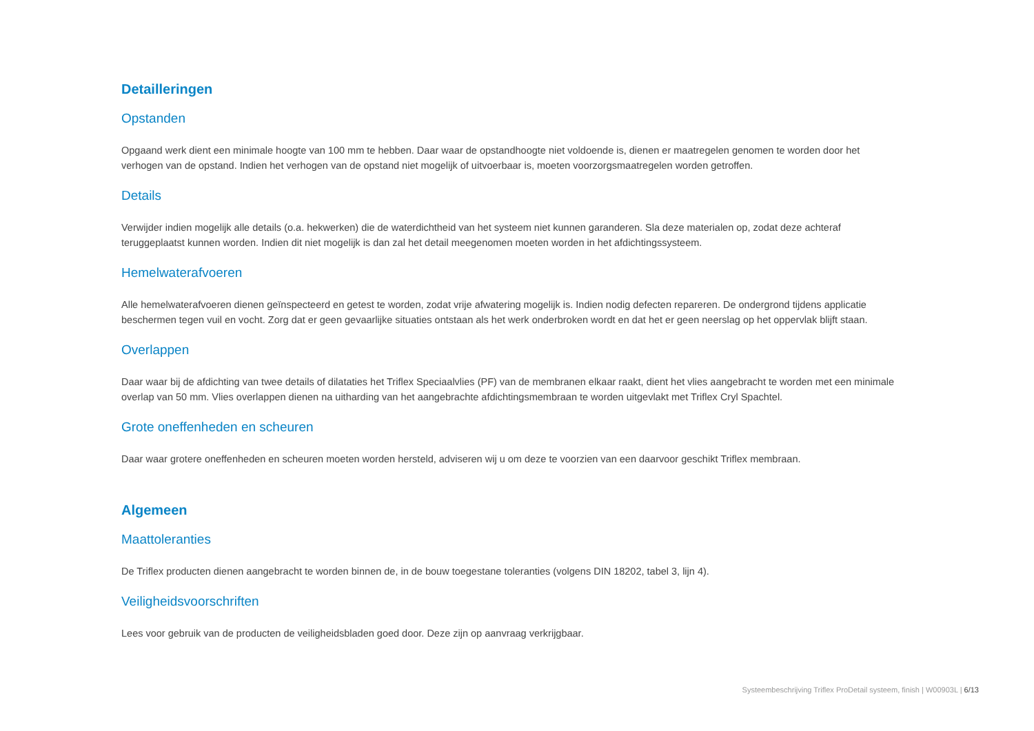Detailleringen
Opstanden
Opgaand werk dient een minimale hoogte van 100 mm te hebben. Daar waar de opstandhoogte niet voldoende is, dienen er maatregelen genomen te worden door het verhogen van de opstand. Indien het verhogen van de opstand niet mogelijk of uitvoerbaar is, moeten voorzorgsmaatregelen worden getroffen.
Details
Verwijder indien mogelijk alle details (o.a. hekwerken) die de waterdichtheid van het systeem niet kunnen garanderen. Sla deze materialen op, zodat deze achteraf teruggeplaatst kunnen worden. Indien dit niet mogelijk is dan zal het detail meegenomen moeten worden in het afdichtingssysteem.
Hemelwaterafvoeren
Alle hemelwaterafvoeren dienen geïnspecteerd en getest te worden, zodat vrije afwatering mogelijk is. Indien nodig defecten repareren. De ondergrond tijdens applicatie beschermen tegen vuil en vocht. Zorg dat er geen gevaarlijke situaties ontstaan als het werk onderbroken wordt en dat het er geen neerslag op het oppervlak blijft staan.
Overlappen
Daar waar bij de afdichting van twee details of dilataties het Triflex Speciaalvlies (PF) van de membranen elkaar raakt, dient het vlies aangebracht te worden met een minimale overlap van 50 mm. Vlies overlappen dienen na uitharding van het aangebrachte afdichtingsmembraan te worden uitgevlakt met Triflex Cryl Spachtel.
Grote oneffenheden en scheuren
Daar waar grotere oneffenheden en scheuren moeten worden hersteld, adviseren wij u om deze te voorzien van een daarvoor geschikt Triflex membraan.
Algemeen
Maattoleranties
De Triflex producten dienen aangebracht te worden binnen de, in de bouw toegestane toleranties (volgens DIN 18202, tabel 3, lijn 4).
Veiligheidsvoorschriften
Lees voor gebruik van de producten de veiligheidsbladen goed door. Deze zijn op aanvraag verkrijgbaar.
Systeembeschrijving Triflex ProDetail systeem, finish | W00903L | 6/13